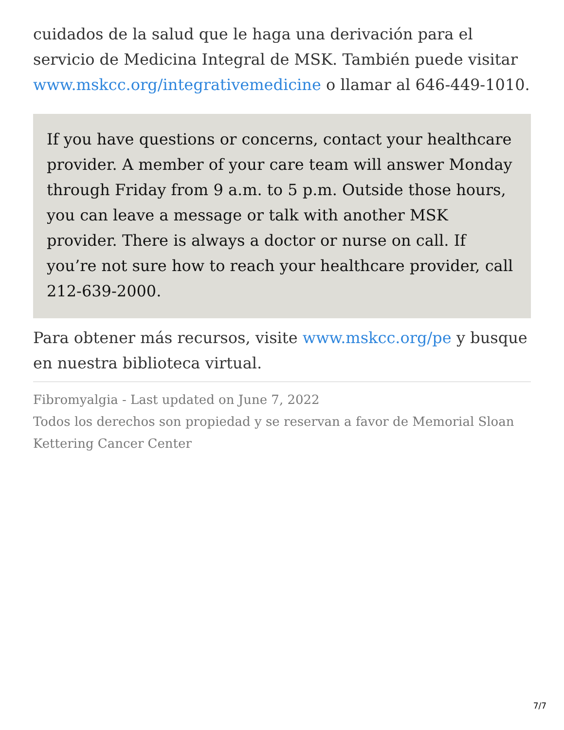cuidados de la salud que le haga una derivación para el servicio de Medicina Integral de MSK. También puede visitar www.mskcc.org/integrativemedicine o llamar al 646-449-1010.
If you have questions or concerns, contact your healthcare provider. A member of your care team will answer Monday through Friday from 9 a.m. to 5 p.m. Outside those hours, you can leave a message or talk with another MSK provider. There is always a doctor or nurse on call. If you’re not sure how to reach your healthcare provider, call 212-639-2000.
Para obtener más recursos, visite www.mskcc.org/pe y busque en nuestra biblioteca virtual.
Fibromyalgia - Last updated on June 7, 2022
Todos los derechos son propiedad y se reservan a favor de Memorial Sloan Kettering Cancer Center
7/7